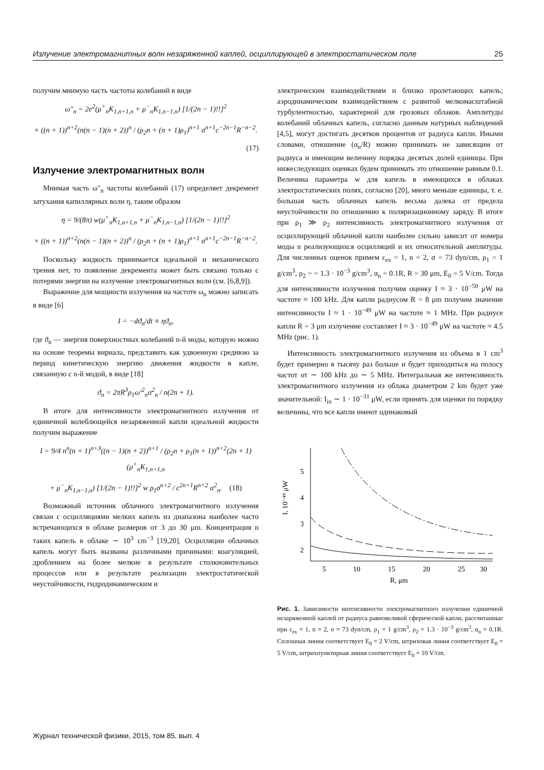Излучение электромагнитных волн незаряженной каплей, осциллирующей в электростатическом поле 25
получим мнимую часть частоты колебаний в виде
ω″<sub>n</sub> = 2e<sup>2</sup>(μ<sup>+</sup><sub>n</sub>K<sub>1,n+1,n</sub> + μ<sup>−</sup><sub>n</sub>K<sub>1,n−1,n</sub>) [1/(2n − 1)!!]<sup>2</sup>
× ((n + 1))<sup>n+2</sup>(n(n − 1)(n + 2))<sup>n</sup> / (ρ<sub>2</sub>n + (n + 1)ρ<sub>1</sub>)<sup>n+1</sup> σ<sup>n+1</sup>c<sup>−2n−1</sup>R<sup>−n−2</sup>.
(17)
Излучение электромагнитных волн
Мнимая часть ω″<sub>n</sub> частоты колебаний (17) определяет декремент затухания капиллярных волн η, таким образом
η = 9/(8π) w(μ<sup>+</sup><sub>n</sub>K<sub>1,n+1,n</sub> + μ<sup>−</sup><sub>n</sub>K<sub>1,n−1,n</sub>) [1/(2n − 1)!!]<sup>2</sup>
× ((n + 1))<sup>n+2</sup>(n(n − 1)(n + 2))<sup>n</sup> / (ρ<sub>2</sub>n + (n + 1)ρ<sub>1</sub>)<sup>n+1</sup> σ<sup>n+1</sup>c<sup>−2n−1</sup>R<sup>−n−2</sup>.
Поскольку жидкость принимается идеальной и механического трения нет, то появление декремента может быть связано только с потерями энергии на излучение электромагнитных волн (см. [6,8,9]).
Выражение для мощности излучения на частоте ω<sub>n</sub> можно записать в виде [6]
I = −dϑ<sub>n</sub>/dt ≡ ηϑ<sub>n</sub>,
где ϑ<sub>n</sub> — энергия поверхностных колебаний n-й моды, которую можно на основе теоремы вириала, представить как удвоенную среднюю за период кинетическую энергию движения жидкости в капле, связанную с n-й модой, в виде [18]
ϑ<sub>n</sub> = 2πR<sup>3</sup>ρ<sub>1</sub>ω′<sup>2</sup><sub>n</sub>α<sup>2</sup><sub>n</sub> / n(2n + 1).
В итоге для интенсивности электромагнитного излучения от единичной колеблющейся незаряженной капли идеальной жидкости получим выражение
I = 9/4 n<sup>n</sup>(n + 1)<sup>n+3</sup>((n − 1)(n + 2))<sup>n+1</sup> / (ρ<sub>2</sub>n + ρ<sub>1</sub>(n + 1))<sup>n+2</sup>(2n + 1) (μ<sup>+</sup><sub>n</sub>K<sub>1,n+1,n</sub>
+ μ<sup>−</sup><sub>n</sub>K<sub>1,n−1,n</sub>) [1/(2n − 1)!!]<sup>2</sup> w ρ<sub>1</sub>σ<sup>n+2</sup> / c<sup>2n+1</sup>R<sup>n+2</sup> α<sup>2</sup><sub>n</sub>. (18)
Возможный источник облачного электромагнитного излучения связан с осцилляциями мелких капель из диапазона наиболее часто встречающихся в облаке размеров от 3 до 30 μm. Концентрация n таких капель в облаке ∼ 10<sup>3</sup> cm<sup>−3</sup> [19,20]. Осцилляции облачных капель могут быть вызваны различными причинами: коагуляцией, дроблением на более мелкие в результате столкновительных процессов или в результате реализации электростатической неустойчивости, гидродинамическим и
электрическим взаимодействиям и близко пролетающих капель; аэродинамическим взаимодействием с развитой мелкомасштабной турбулентностью, характерной для грозовых облаков. Амплитуды колебаний облачных капель, согласно данным натурных наблюдений [4,5], могут достигать десятков процентов от радиуса капли. Иными словами, отношение (α<sub>n</sub>/R) можно принимать не зависящим от радиуса и имеющим величину порядка десятых долей единицы. При нижеследующих оценках будем принимать это отношение равным 0.1. Величина параметра w для капель в имеющихся в облаках электростатических полях, согласно [20], много меньше единицы, т. е. большая часть облачных капель весьма далека от предела неустойчивости по отношению к поляризационному заряду. В итоге при ρ<sub>1</sub> ≫ ρ<sub>2</sub> интенсивность электромагнитного излучения от осциллирующей облачной капли наиболее сильно зависит от номера моды n реализующихся осцилляций и их относительной амплитуды. Для численных оценок примем ε<sub>ex</sub> = 1, n = 2, σ = 73 dyn/cm, ρ<sub>1</sub> = 1 g/cm<sup>3</sup>, ρ<sub>2</sub> = = 1.3 · 10<sup>−3</sup> g/cm<sup>3</sup>, α<sub>n</sub> = 0.1R, R = 30 μm, E<sub>0</sub> = 5 V/cm. Тогда для интенсивности излучения получим оценку I ≈ 3 · 10<sup>−50</sup> μW на частоте ≈ 100 kHz. Для капли радиусом R = 8 μm получим значение интенсивности I ≈ 1 · 10<sup>−49</sup> μW на частоте ≈ 1 MHz. При радиусе капли R = 3 μm излучение составляет I ≈ 3 · 10<sup>−49</sup> μW на частоте ≈ 4.5 MHz (рис. 1).
Интенсивность электромагнитного излучения из объема в 1 cm<sup>3</sup> будет примерно в тысячу раз больше и будет приходиться на полосу частот от ∼ 100 kHz до ∼ 5 MHz. Интегральная же интенсивность электромагнитного излучения из облака диаметром 2 km будет уже значительной: I<sub>in</sub> ∼ 1 · 10<sup>−31</sup> μW, если принять для оценки по порядку величины, что все капли имеют одинаковый
5
4
3
2
5
10
15
20
25
30
R, μm
I, 10⁻⁴⁹ μW
Рис. 1. Зависимости интенсивности электромагнитного излучения единичной незаряженной каплей от радиуса равновеликой сферической капли, рассчитанные при ε<sub>ex</sub> = 1, n = 2, σ = 73 dyn/cm, ρ<sub>1</sub> = 1 g/cm<sup>3</sup>, ρ<sub>2</sub> = 1.3 · 10<sup>−3</sup> g/cm<sup>3</sup>, α<sub>n</sub> = 0.1R. Сплошная линия соответствует E<sub>0</sub> = 2 V/cm, штриховая линия соответствует E<sub>0</sub> = 5 V/cm, штрихпунктирная линия соответствует E<sub>0</sub> = 10 V/cm.
Журнал технической физики, 2015, том 85, вып. 4